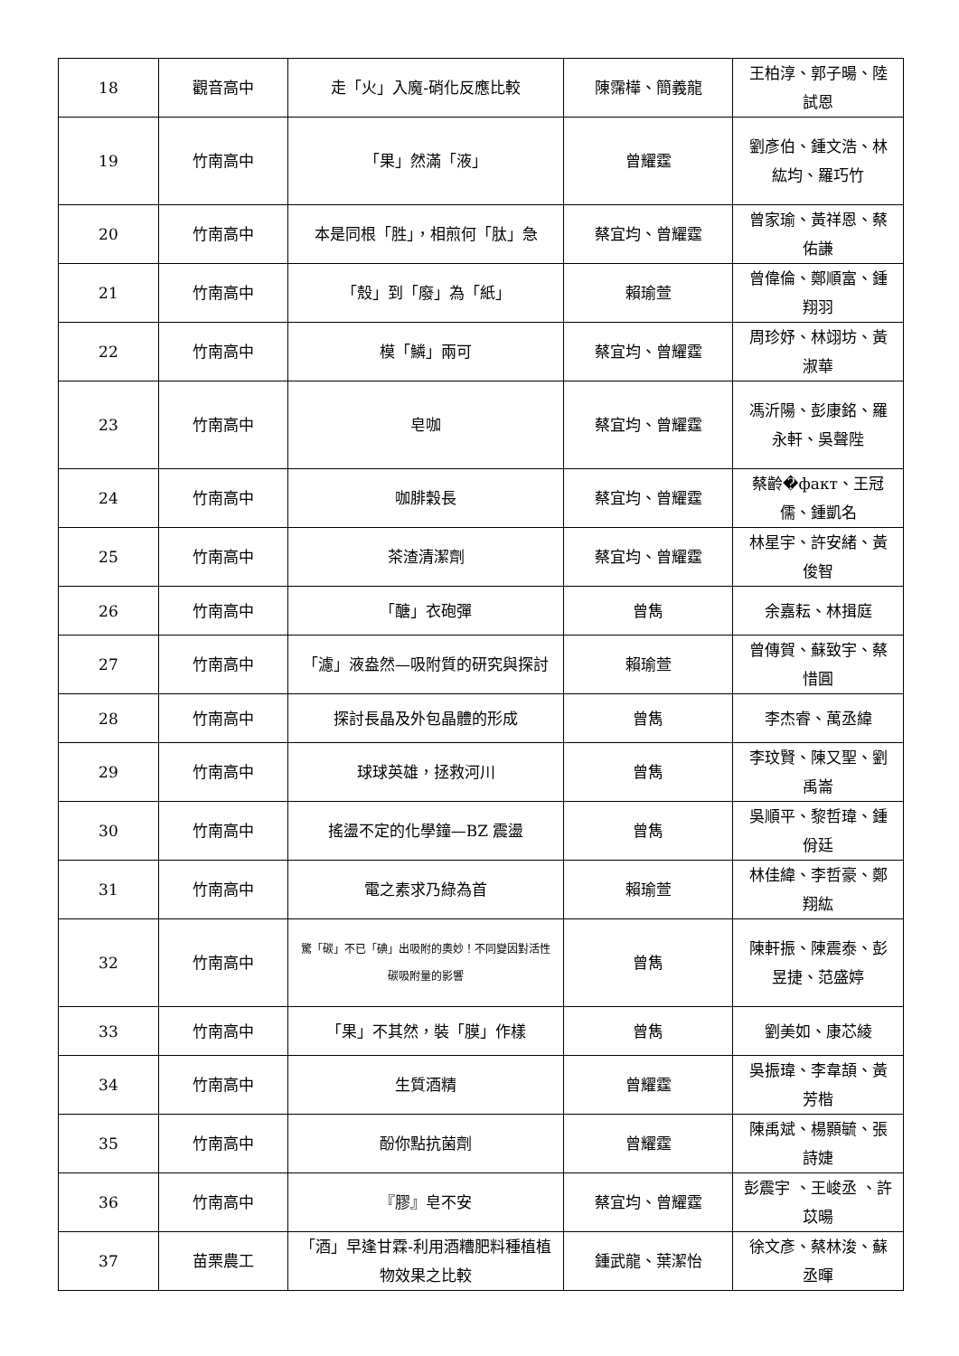| 18 | 觀音高中 | 走「火」入魔-硝化反應比較 | 陳霈樺、簡義龍 | 王柏淳、郭子暘、陸試恩 |
| 19 | 竹南高中 | 「果」然滿「液」 | 曾耀霆 | 劉彥伯、鍾文浩、林紘均、羅巧竹 |
| 20 | 竹南高中 | 本是同根「胜」，相煎何「肽」急 | 蔡宜均、曾耀霆 | 曾家瑜、黃祥恩、蔡佑謙 |
| 21 | 竹南高中 | 「殼」到「廢」為「紙」 | 賴瑜萱 | 曾偉倫、鄭順富、鍾翔羽 |
| 22 | 竹南高中 | 模「鱗」兩可 | 蔡宜均、曾耀霆 | 周珍妤、林翊坊、黃淑華 |
| 23 | 竹南高中 | 皂咖 | 蔡宜均、曾耀霆 | 馮沂陽、彭康銘、羅永軒、吳聲陛 |
| 24 | 竹南高中 | 咖腓穀長 | 蔡宜均、曾耀霆 | 蔡齡�факт、王冠儒、鍾凱名 |
| 25 | 竹南高中 | 茶渣清潔劑 | 蔡宜均、曾耀霆 | 林星宇、許安緒、黃俊智 |
| 26 | 竹南高中 | 「醣」衣砲彈 | 曾雋 | 余嘉耘、林揖庭 |
| 27 | 竹南高中 | 「濾」液盎然—吸附質的研究與探討 | 賴瑜萱 | 曾傳賀、蘇致宇、蔡惜圓 |
| 28 | 竹南高中 | 探討長晶及外包晶體的形成 | 曾雋 | 李杰睿、萬丞緯 |
| 29 | 竹南高中 | 球球英雄，拯救河川 | 曾雋 | 李玟賢、陳又聖、劉禹崙 |
| 30 | 竹南高中 | 搖盪不定的化學鐘—BZ 震盪 | 曾雋 | 吳順平、黎哲瑋、鍾佾廷 |
| 31 | 竹南高中 | 電之素求乃綠為首 | 賴瑜萱 | 林佳緯、李哲豪、鄭翔紘 |
| 32 | 竹南高中 | 驚「碳」不已「碘」出吸附的奧妙！不同變因對活性碳吸附量的影響 | 曾雋 | 陳軒振、陳震泰、彭昱捷、范盛婷 |
| 33 | 竹南高中 | 「果」不其然，裝「膜」作樣 | 曾雋 | 劉美如、康芯綾 |
| 34 | 竹南高中 | 生質酒精 | 曾耀霆 | 吳振瑋、李韋頡、黃芳楷 |
| 35 | 竹南高中 | 酚你點抗菌劑 | 曾耀霆 | 陳禹斌、楊顥毓、張詩婕 |
| 36 | 竹南高中 | 『膠』皂不安 | 蔡宜均、曾耀霆 | 彭震宇 、王峻丞 、許苡暘 |
| 37 | 苗栗農工 | 「酒」早逢甘霖-利用酒糟肥料種植植物效果之比較 | 鍾武龍、葉潔怡 | 徐文彥、蔡林浚、蘇丞暉 |